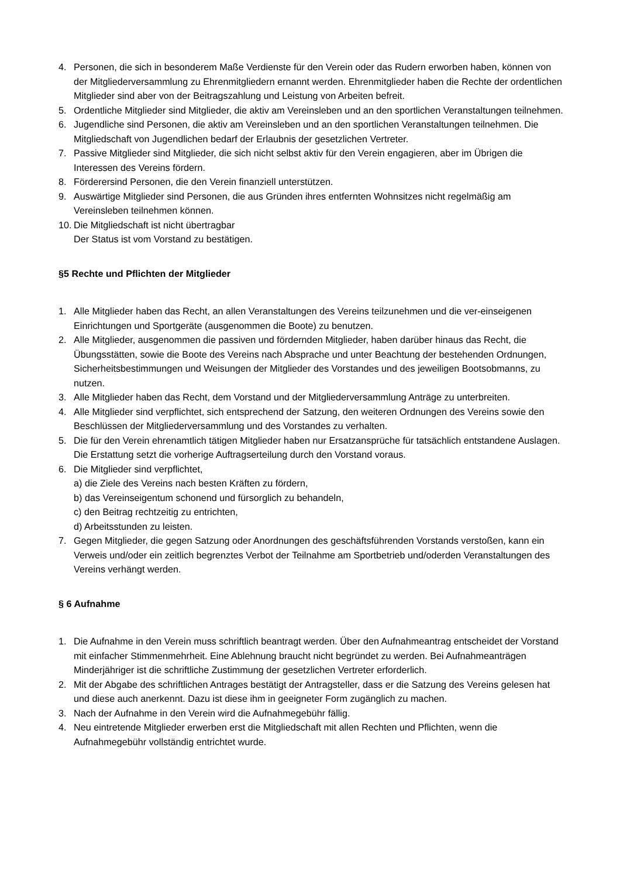4. Personen, die sich in besonderem Maße Verdienste für den Verein oder das Rudern erworben haben, können von der Mitgliederversammlung zu Ehrenmitgliedern ernannt werden. Ehrenmitglieder haben die Rechte der ordentlichen Mitglieder sind aber von der Beitragszahlung und Leistung von Arbeiten befreit.
5. Ordentliche Mitglieder sind Mitglieder, die aktiv am Vereinsleben und an den sportlichen Veranstaltungen teilnehmen.
6. Jugendliche sind Personen, die aktiv am Vereinsleben und an den sportlichen Veranstaltungen teilnehmen. Die Mitgliedschaft von Jugendlichen bedarf der Erlaubnis der gesetzlichen Vertreter.
7. Passive Mitglieder sind Mitglieder, die sich nicht selbst aktiv für den Verein engagieren, aber im Übrigen die Interessen des Vereins fördern.
8. Förderersind Personen, die den Verein finanziell unterstützen.
9. Auswärtige Mitglieder sind Personen, die aus Gründen ihres entfernten Wohnsitzes nicht regelmäßig am Vereinsleben teilnehmen können.
10. Die Mitgliedschaft ist nicht übertragbar
Der Status ist vom Vorstand zu bestätigen.
§5 Rechte und Pflichten der Mitglieder
1. Alle Mitglieder haben das Recht, an allen Veranstaltungen des Vereins teilzunehmen und die ver-einseigenen Einrichtungen und Sportgeräte (ausgenommen die Boote) zu benutzen.
2. Alle Mitglieder, ausgenommen die passiven und fördernden Mitglieder, haben darüber hinaus das Recht, die Übungsstätten, sowie die Boote des Vereins nach Absprache und unter Beachtung der bestehenden Ordnungen, Sicherheitsbestimmungen und Weisungen der Mitglieder des Vorstandes und des jeweiligen Bootsobmanns, zu nutzen.
3. Alle Mitglieder haben das Recht, dem Vorstand und der Mitgliederversammlung Anträge zu unterbreiten.
4. Alle Mitglieder sind verpflichtet, sich entsprechend der Satzung, den weiteren Ordnungen des Vereins sowie den Beschlüssen der Mitgliederversammlung und des Vorstandes zu verhalten.
5. Die für den Verein ehrenamtlich tätigen Mitglieder haben nur Ersatzansprüche für tatsächlich entstandene Auslagen. Die Erstattung setzt die vorherige Auftragserteilung durch den Vorstand voraus.
6. Die Mitglieder sind verpflichtet,
a) die Ziele des Vereins nach besten Kräften zu fördern,
b) das Vereinseigentum schonend und fürsorglich zu behandeln,
c) den Beitrag rechtzeitig zu entrichten,
d) Arbeitsstunden zu leisten.
7. Gegen Mitglieder, die gegen Satzung oder Anordnungen des geschäftsführenden Vorstands verstoßen, kann ein Verweis und/oder ein zeitlich begrenztes Verbot der Teilnahme am Sportbetrieb und/oderden Veranstaltungen des Vereins verhängt werden.
§ 6 Aufnahme
1. Die Aufnahme in den Verein muss schriftlich beantragt werden. Über den Aufnahmeantrag entscheidet der Vorstand mit einfacher Stimmenmehrheit. Eine Ablehnung braucht nicht begründet zu werden. Bei Aufnahmeanträgen Minderjähriger ist die schriftliche Zustimmung der gesetzlichen Vertreter erforderlich.
2. Mit der Abgabe des schriftlichen Antrages bestätigt der Antragsteller, dass er die Satzung des Vereins gelesen hat und diese auch anerkennt. Dazu ist diese ihm in geeigneter Form zugänglich zu machen.
3. Nach der Aufnahme in den Verein wird die Aufnahmegebühr fällig.
4. Neu eintretende Mitglieder erwerben erst die Mitgliedschaft mit allen Rechten und Pflichten, wenn die Aufnahmegebühr vollständig entrichtet wurde.